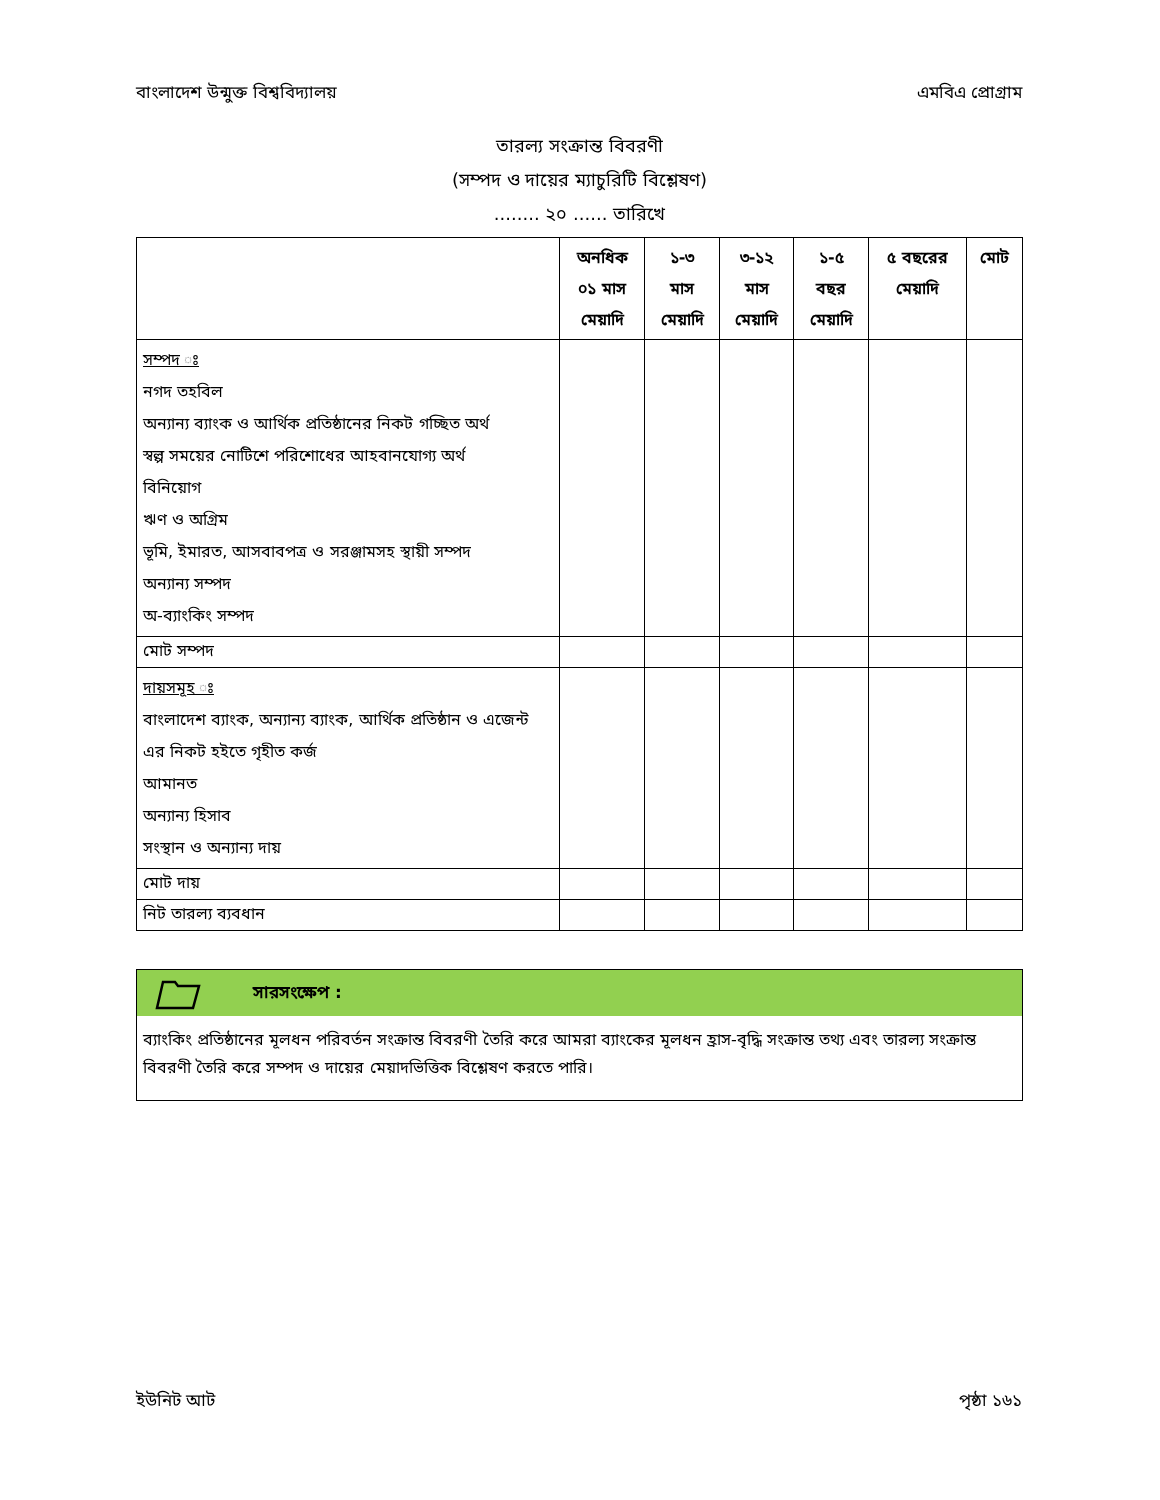বাংলাদেশ উন্মুক্ত বিশ্ববিদ্যালয় এমবিএ প্রোগ্রাম
তারল্য সংক্রান্ত বিবরণী
(সম্পদ ও দায়ের ম্যাচুরিটি বিশ্লেষণ)
........ ২০ ...... তারিখে
| | অনধিক ০১ মাস মেয়াদি | ১-৩ মাস মেয়াদি | ৩-১২ মাস মেয়াদি | ১-৫ বছর মেয়াদি | ৫ বছরের মেয়াদি | মোট |
| --- | --- | --- | --- | --- | --- | --- |
| সম্পদ ঃ নগদ তহবিল অন্যান্য ব্যাংক ও আর্থিক প্রতিষ্ঠানের নিকট গচ্ছিত অর্থ স্বল্প সময়ের নোটিশে পরিশোধের আহবানযোগ্য অর্থ বিনিয়োগ ঋণ ও অগ্রিম ভূমি, ইমারত, আসবাবপত্র ও সরঞ্জামসহ স্থায়ী সম্পদ অন্যান্য সম্পদ অ-ব্যাংকিং সম্পদ | | | | | | |
| মোট সম্পদ | | | | | | |
| দায়সমূহ ঃ বাংলাদেশ ব্যাংক, অন্যান্য ব্যাংক, আর্থিক প্রতিষ্ঠান ও এজেন্ট এর নিকট হইতে গৃহীত কর্জ আমানত অন্যান্য হিসাব সংস্থান ও অন্যান্য দায় | | | | | | |
| মোট দায় | | | | | | |
| নিট তারল্য ব্যবধান | | | | | | |
সারসংক্ষেপ :
ব্যাংকিং প্রতিষ্ঠানের মূলধন পরিবর্তন সংক্রান্ত বিবরণী তৈরি করে আমরা ব্যাংকের মূলধন হ্রাস-বৃদ্ধি সংক্রান্ত তথ্য এবং তারল্য সংক্রান্ত বিবরণী তৈরি করে সম্পদ ও দায়ের মেয়াদভিত্তিক বিশ্লেষণ করতে পারি।
ইউনিট আট পৃষ্ঠা ১৬১